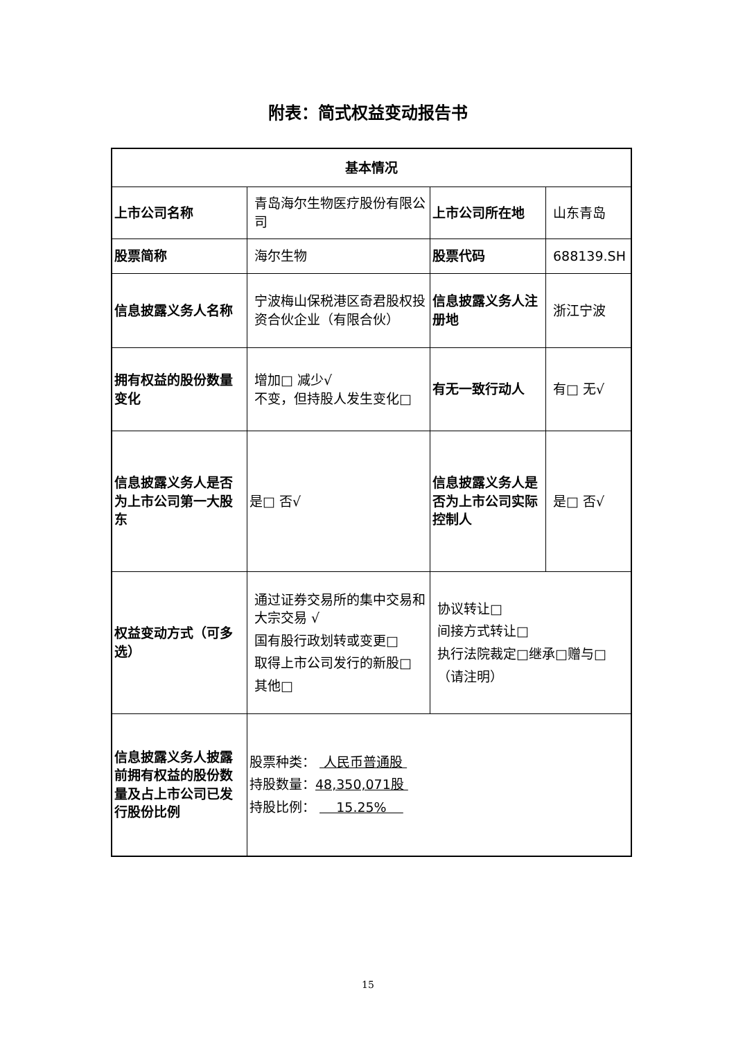附表：简式权益变动报告书
| 基本情况 | | | |
| 上市公司名称 | 青岛海尔生物医疗股份有限公司 | 上市公司所在地 | 山东青岛 |
| 股票简称 | 海尔生物 | 股票代码 | 688139.SH |
| 信息披露义务人名称 | 宁波梅山保税港区奇君股权投资合伙企业（有限合伙） | 信息披露义务人注册地 | 浙江宁波 |
| 拥有权益的股份数量变化 | 增加□ 减少√ 不变，但持股人发生变化□ | 有无一致行动人 | 有□ 无√ |
| 信息披露义务人是否为上市公司第一大股东 | 是□ 否√ | 信息披露义务人是否为上市公司实际控制人 | 是□ 否√ |
| 权益变动方式（可多选） | 通过证券交易所的集中交易和大宗交易 √ 国有股行政划转或变更□ 取得上市公司发行的新股□ 其他□ | 协议转让□ 间接方式转让□ 执行法院裁定□继承□赠与□ （请注明） | |
| 信息披露义务人披露前拥有权益的股份数量及占上市公司已发行股份比例 | 股票种类： 人民币普通股 持股数量： 48,350,071股 持股比例： 15.25% | | |
15